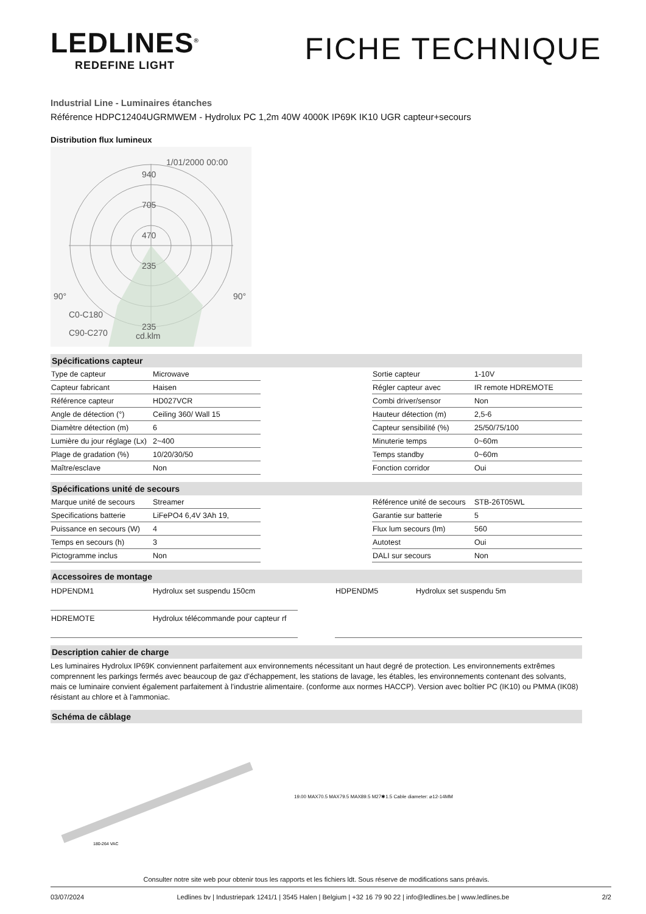LEDLINES<sup>®</sup>
REDEFINE LIGHT
FICHE TECHNIQUE
Industrial Line - Luminaires étanches
Référence HDPC12404UGRMWEM - Hydrolux PC 1,2m 40W 4000K IP69K IK10 UGR capteur+secours
Distribution flux lumineux
1/01/2000 00:00
940
705
470
235
235
90°
90°
C0-C180
C90-C270
cd.klm
Spécifications capteur
| Type de capteur | Microwave |
| Capteur fabricant | Haisen |
| Référence capteur | HD027VCR |
| Angle de détection (°) | Ceiling 360/ Wall 15 |
| Diamètre détection (m) | 6 |
| Lumière du jour réglage (Lx) | 2~400 |
| Plage de gradation (%) | 10/20/30/50 |
| Maître/esclave | Non |
| Sortie capteur | 1-10V |
| Régler capteur avec | IR remote HDREMOTE |
| Combi driver/sensor | Non |
| Hauteur détection (m) | 2,5-6 |
| Capteur sensibilité (%) | 25/50/75/100 |
| Minuterie temps | 0~60m |
| Temps standby | 0~60m |
| Fonction corridor | Oui |
Spécifications unité de secours
| Marque unité de secours | Streamer |
| Specifications batterie | LiFePO4 6,4V 3Ah 19, |
| Puissance en secours (W) | 4 |
| Temps en secours (h) | 3 |
| Pictogramme inclus | Non |
| Référence unité de secours | STB-26T05WL |
| Garantie sur batterie | 5 |
| Flux lum secours (lm) | 560 |
| Autotest | Oui |
| DALI sur secours | Non |
Accessoires de montage
| HDPENDM1 | Hydrolux set suspendu 150cm |
| HDREMOTE | Hydrolux télécommande pour capteur rf |
| HDPENDM5 | Hydrolux set suspendu 5m |
Description cahier de charge
Les luminaires Hydrolux IP69K conviennent parfaitement aux environnements nécessitant un haut degré de protection. Les environnements extrêmes comprennent les parkings fermés avec beaucoup de gaz d'échappement, les stations de lavage, les étables, les environnements contenant des solvants, mais ce luminaire convient également parfaitement à l'industrie alimentaire. (conforme aux normes HACCP). Version avec boîtier PC (IK10) ou PMMA (IK08) résistant au chlore et à l'ammoniac.
Schéma de câblage
180-264 VAC
19.00 MAX70.5 MAX79.5 MAX89.5 M27✱1.5 Cable diameter: ⌀12-14MM
Consulter notre site web pour obtenir tous les rapports et les fichiers ldt. Sous réserve de modifications sans préavis.
03/07/2024 Ledlines bv | Industriepark 1241/1 | 3545 Halen | Belgium | +32 16 79 90 22 | info@ledlines.be | www.ledlines.be 2/2